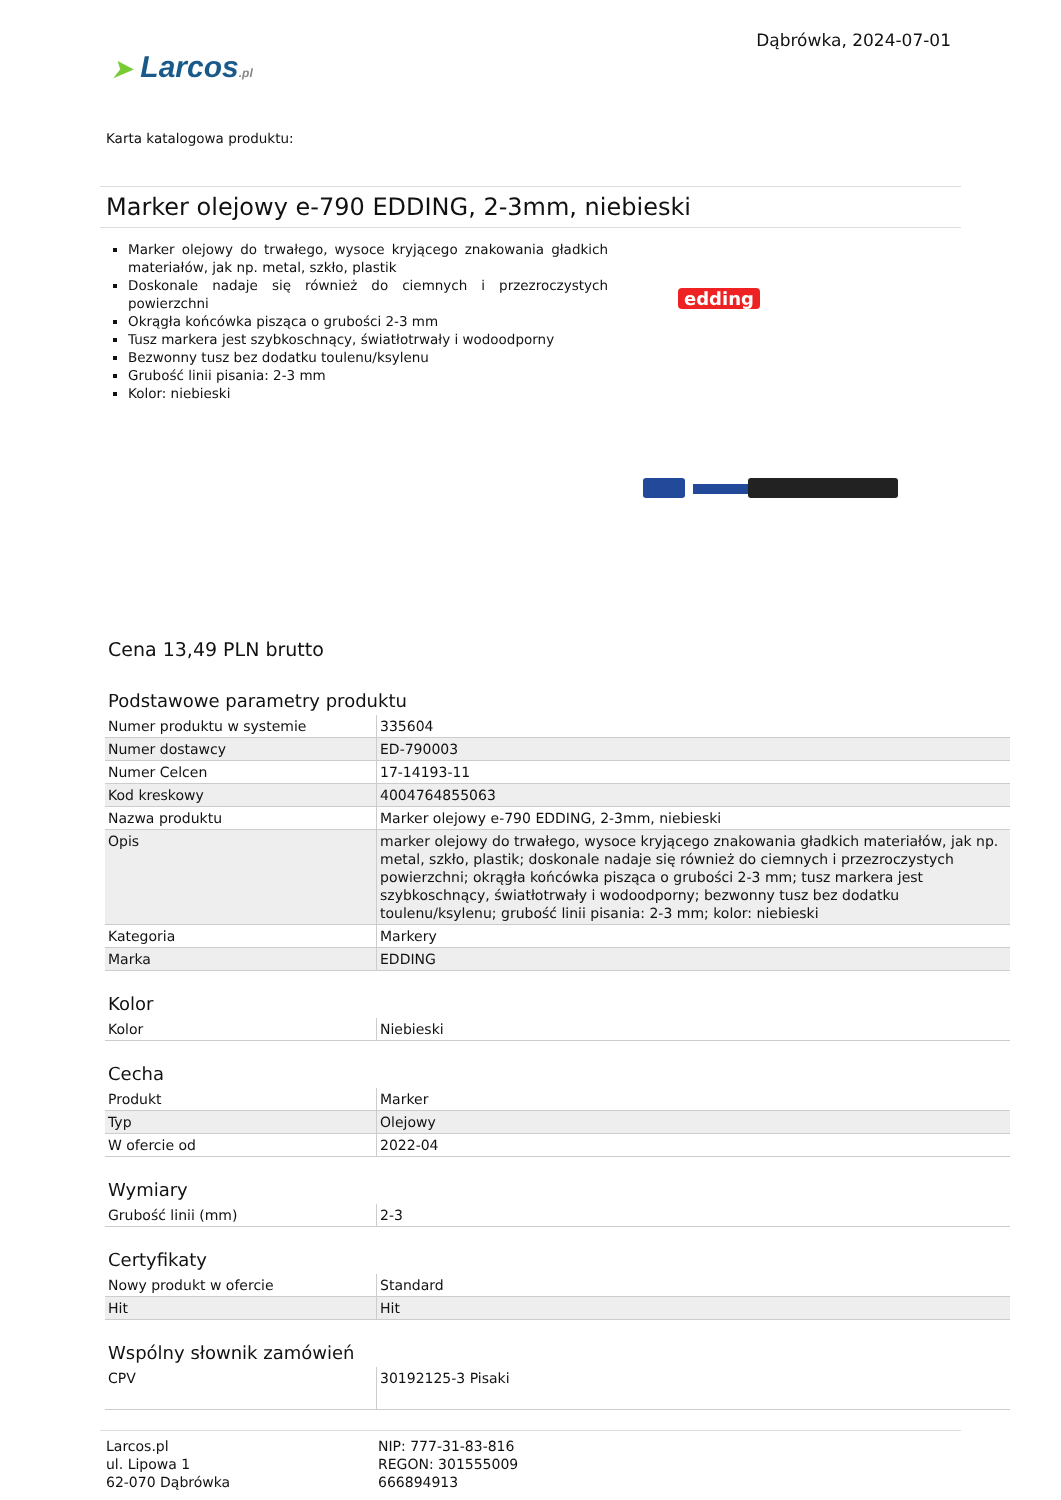➤ Larcos.pl
Dąbrówka, 2024-07-01
Karta katalogowa produktu:
Marker olejowy e-790 EDDING, 2-3mm, niebieski
Marker olejowy do trwałego, wysoce kryjącego znakowania gładkich materiałów, jak np. metal, szkło, plastik
Doskonale nadaje się również do ciemnych i przezroczystych powierzchni
Okrągła końcówka pisząca o grubości 2-3 mm
Tusz markera jest szybkoschnący, światłotrwały i wodoodporny
Bezwonny tusz bez dodatku toulenu/ksylenu
Grubość linii pisania: 2-3 mm
Kolor: niebieski
edding
Cena 13,49 PLN brutto
Podstawowe parametry produktu
| Numer produktu w systemie | 335604 |
| Numer dostawcy | ED-790003 |
| Numer Celcen | 17-14193-11 |
| Kod kreskowy | 4004764855063 |
| Nazwa produktu | Marker olejowy e-790 EDDING, 2-3mm, niebieski |
| Opis | marker olejowy do trwałego, wysoce kryjącego znakowania gładkich materiałów, jak np. metal, szkło, plastik; doskonale nadaje się również do ciemnych i przezroczystych powierzchni; okrągła końcówka pisząca o grubości 2-3 mm; tusz markera jest szybkoschnący, światłotrwały i wodoodporny; bezwonny tusz bez dodatku toulenu/ksylenu; grubość linii pisania: 2-3 mm; kolor: niebieski |
| Kategoria | Markery |
| Marka | EDDING |
Kolor
| Kolor | Niebieski |
Cecha
| Produkt | Marker |
| Typ | Olejowy |
| W ofercie od | 2022-04 |
Wymiary
| Grubość linii (mm) | 2-3 |
Certyfikaty
| Nowy produkt w ofercie | Standard |
| Hit | Hit |
Wspólny słownik zamówień
| CPV | 30192125-3 Pisaki |
Larcos.pl
ul. Lipowa 1
62-070 Dąbrówka
NIP: 777-31-83-816
REGON: 301555009
666894913